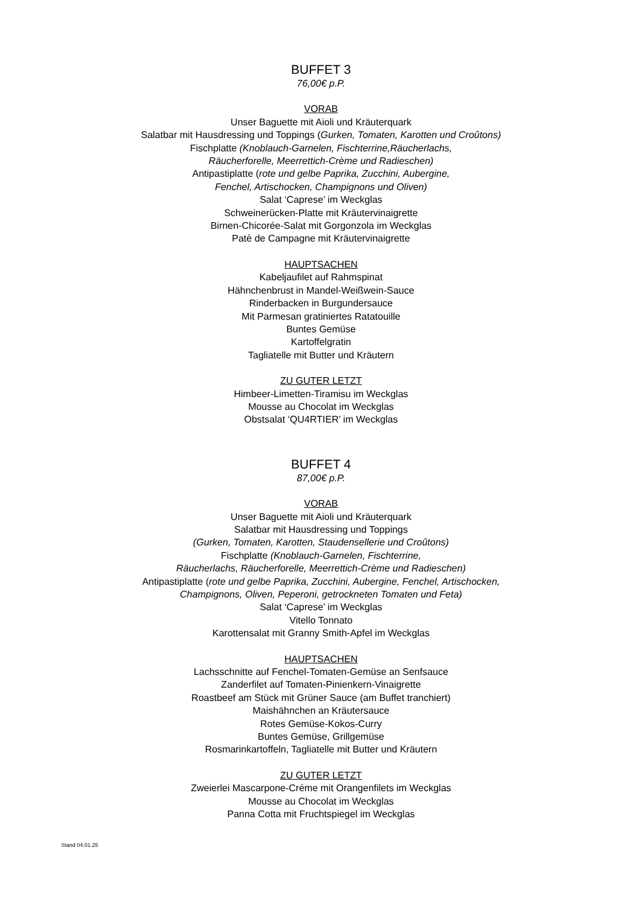BUFFET 3
76,00€ p.P.
VORAB
Unser Baguette mit Aioli und Kräuterquark
Salatbar mit Hausdressing und Toppings (Gurken, Tomaten, Karotten und Croûtons)
Fischplatte (Knoblauch-Garnelen, Fischterrine,Räucherlachs,
Räucherforelle, Meerrettich-Crème und Radieschen)
Antipastiplatte (rote und gelbe Paprika, Zucchini, Aubergine,
Fenchel, Artischocken, Champignons und Oliven)
Salat ‘Caprese’ im Weckglas
Schweinerücken-Platte mit Kräutervinaigrette
Birnen-Chicorée-Salat mit Gorgonzola im Weckglas
Patè de Campagne mit Kräutervinaigrette
HAUPTSACHEN
Kabeljaufilet auf Rahmspinat
Hähnchenbrust in Mandel-Weißwein-Sauce
Rinderbacken in Burgundersauce
Mit Parmesan gratiniertes Ratatouille
Buntes Gemüse
Kartoffelgratin
Tagliatelle mit Butter und Kräutern
ZU GUTER LETZT
Himbeer-Limetten-Tiramisu im Weckglas
Mousse au Chocolat im Weckglas
Obstsalat ‘QU4RTIER’ im Weckglas
BUFFET 4
87,00€ p.P.
VORAB
Unser Baguette mit Aioli und Kräuterquark
Salatbar mit Hausdressing und Toppings
(Gurken, Tomaten, Karotten, Staudensellerie und Croûtons)
Fischplatte (Knoblauch-Garnelen, Fischterrine,
Räucherlachs, Räucherforelle, Meerrettich-Crème und Radieschen)
Antipastiplatte (rote und gelbe Paprika, Zucchini, Aubergine, Fenchel, Artischocken,
Champignons, Oliven, Peperoni, getrockneten Tomaten und Feta)
Salat ‘Caprese’ im Weckglas
Vitello Tonnato
Karottensalat mit Granny Smith-Apfel im Weckglas
HAUPTSACHEN
Lachsschnitte auf Fenchel-Tomaten-Gemüse an Senfsauce
Zanderfilet auf Tomaten-Pinienkern-Vinaigrette
Roastbeef am Stück mit Grüner Sauce (am Buffet tranchiert)
Maishähnchen an Kräutersauce
Rotes Gemüse-Kokos-Curry
Buntes Gemüse, Grillgemüse
Rosmarinkartoffeln, Tagliatelle mit Butter und Kräutern
ZU GUTER LETZT
Zweierlei Mascarpone-Créme mit Orangenfilets im Weckglas
Mousse au Chocolat im Weckglas
Panna Cotta mit Fruchtspiegel im Weckglas
Stand 04.01.25